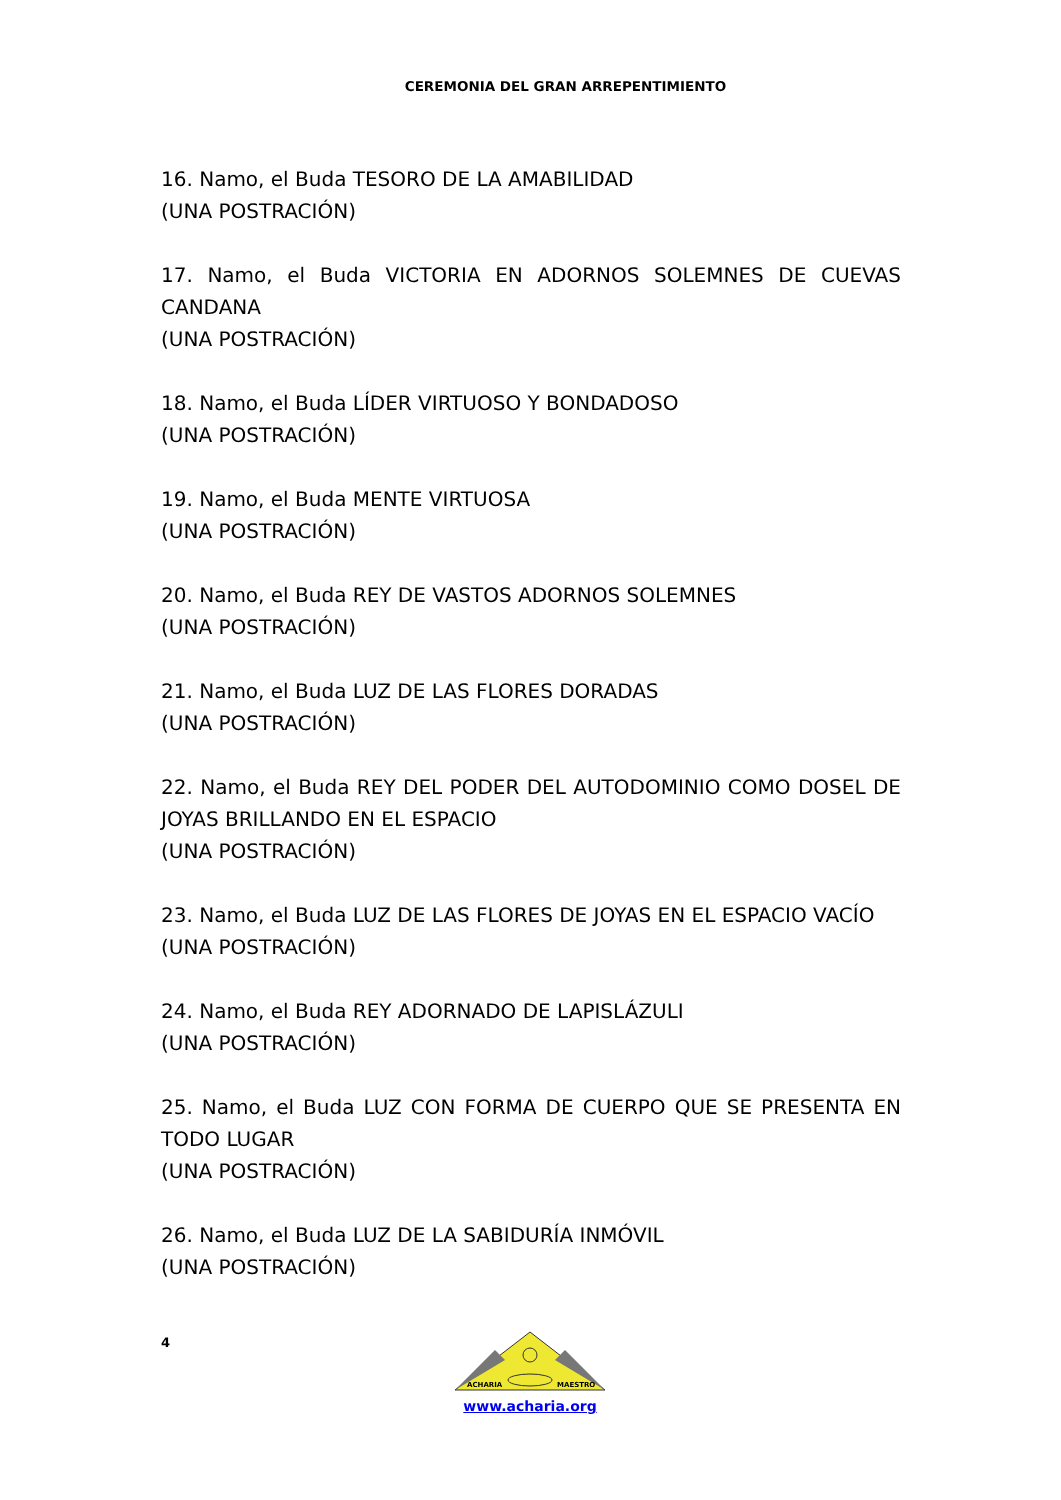CEREMONIA DEL GRAN ARREPENTIMIENTO
16. Namo, el Buda TESORO DE LA AMABILIDAD
(UNA POSTRACIÓN)
17. Namo, el Buda VICTORIA EN ADORNOS SOLEMNES DE CUEVAS CANDANA
(UNA POSTRACIÓN)
18. Namo, el Buda LÍDER VIRTUOSO Y BONDADOSO
(UNA POSTRACIÓN)
19. Namo, el Buda MENTE VIRTUOSA
(UNA POSTRACIÓN)
20. Namo, el Buda REY DE VASTOS ADORNOS SOLEMNES
(UNA POSTRACIÓN)
21. Namo, el Buda LUZ DE LAS FLORES DORADAS
(UNA POSTRACIÓN)
22. Namo, el Buda REY DEL PODER DEL AUTODOMINIO COMO DOSEL DE JOYAS BRILLANDO EN EL ESPACIO
(UNA POSTRACIÓN)
23. Namo, el Buda LUZ DE LAS FLORES DE JOYAS EN EL ESPACIO VACÍO
(UNA POSTRACIÓN)
24. Namo, el Buda REY ADORNADO DE LAPISLÁZULI
(UNA POSTRACIÓN)
25. Namo, el Buda LUZ CON FORMA DE CUERPO QUE SE PRESENTA EN TODO LUGAR
(UNA POSTRACIÓN)
26. Namo, el Buda LUZ DE LA SABIDURÍA INMÓVIL
(UNA POSTRACIÓN)
4
ACHARIA
MAESTRO
www.acharia.org